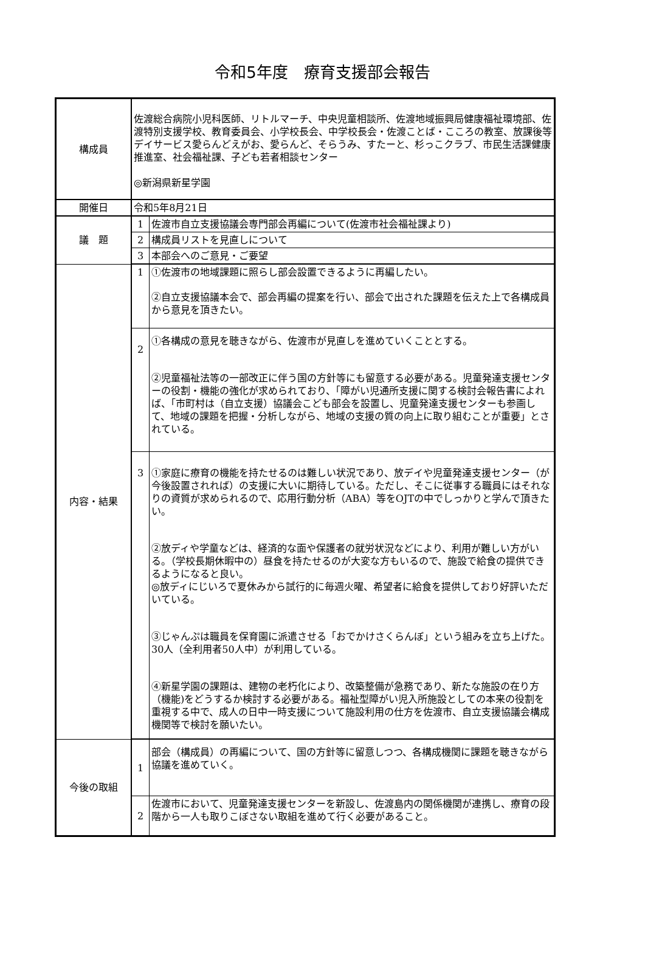令和5年度　療育支援部会報告
| 構成員 | 佐渡総合病院小児科医師、リトルマーチ、中央児童相談所、佐渡地域振興局健康福祉環境部、佐渡特別支援学校、教育委員会、小学校長会、中学校長会・佐渡ことば・こころの教室、放課後等デイサービス愛らんどえがお、愛らんど、そらうみ、すたーと、杉っこクラブ、市民生活課健康推進室、社会福祉課、子ども若者相談センター ◎新潟県新星学園 | |
| 開催日 | 令和5年8月21日 | |
| 議 題 | 1 | 佐渡市自立支援協議会専門部会再編について(佐渡市社会福祉課より) |
| | 2 | 構成員リストを見直しについて |
| | 3 | 本部会へのご意見・ご要望 |
| 内容・結果 | 1 | ①佐渡市の地域課題に照らし部会設置できるように再編したい。 ②自立支援協議本会で、部会再編の提案を行い、部会で出された課題を伝えた上で各構成員から意見を頂きたい。 |
| | 2 | ①各構成の意見を聴きながら、佐渡市が見直しを進めていくこととする。 ②児童福祉法等の一部改正に伴う国の方針等にも留意する必要がある。児童発達支援センターの役割・機能の強化が求められており、「障がい児通所支援に関する検討会報告書によれば、「市町村は（自立支援）協議会こども部会を設置し、児童発達支援センターも参画して、地域の課題を把握・分析しながら、地域の支援の質の向上に取り組むことが重要」とされている。 |
| | 3 | ①家庭に療育の機能を持たせるのは難しい状況であり、放デイや児童発達支援センター（が今後設置されれば）の支援に大いに期待している。ただし、そこに従事する職員にはそれなりの資質が求められるので、応用行動分析（ABA）等をOJTの中でしっかりと学んで頂きたい。 ②放ディや学童などは、経済的な面や保護者の就労状況などにより、利用が難しい方がいる。（学校長期休暇中の）昼食を持たせるのが大変な方もいるので、施設で給食の提供できるようになると良い。 ◎放ディにじいろで夏休みから試行的に毎週火曜、希望者に給食を提供しており好評いただいている。 ③じゃんぷは職員を保育園に派遣させる「おでかけさくらんぼ」という組みを立ち上げた。30人（全利用者50人中）が利用している。 ④新星学園の課題は、建物の老朽化により、改築整備が急務であり、新たな施設の在り方（機能)をどうするか検討する必要がある。福祉型障がい児入所施設としての本来の役割を重視する中で、成人の日中一時支援について施設利用の仕方を佐渡市、自立支援協議会構成機関等で検討を願いたい。 |
| 今後の取組 | 1 | 部会（構成員）の再編について、国の方針等に留意しつつ、各構成機関に課題を聴きながら協議を進めていく。 |
| | 2 | 佐渡市において、児童発達支援センターを新設し、佐渡島内の関係機関が連携し、療育の段階から一人も取りこぼさない取組を進めて行く必要があること。 |